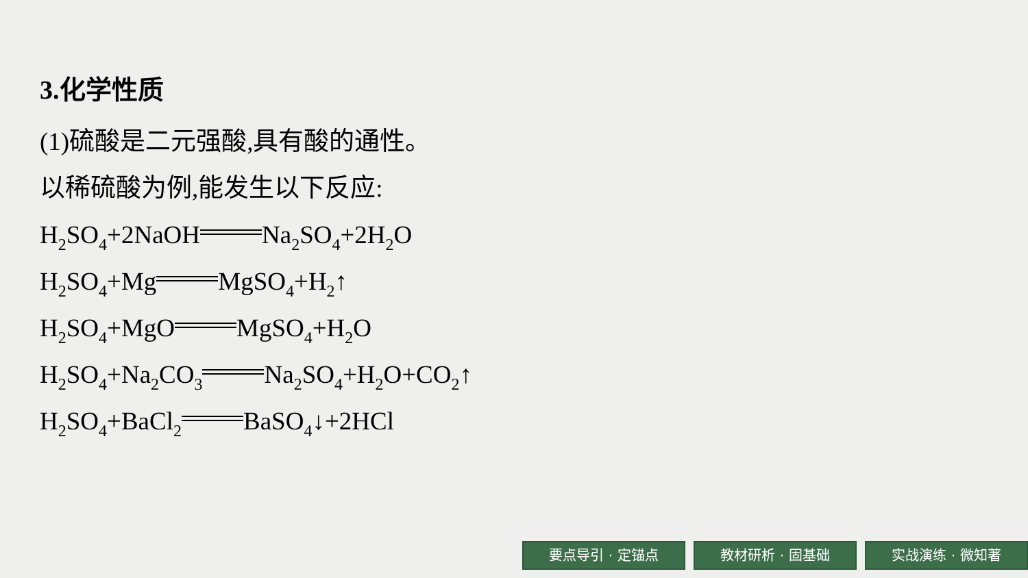3.化学性质
(1)硫酸是二元强酸,具有酸的通性。
以稀硫酸为例,能发生以下反应:
H<sub>2</sub>SO<sub>4</sub>+2NaOH Na<sub>2</sub>SO<sub>4</sub>+2H<sub>2</sub>O
H<sub>2</sub>SO<sub>4</sub>+Mg MgSO<sub>4</sub>+H<sub>2</sub>↑
H<sub>2</sub>SO<sub>4</sub>+MgO MgSO<sub>4</sub>+H<sub>2</sub>O
H<sub>2</sub>SO<sub>4</sub>+Na<sub>2</sub>CO<sub>3</sub> Na<sub>2</sub>SO<sub>4</sub>+H<sub>2</sub>O+CO<sub>2</sub>↑
H<sub>2</sub>SO<sub>4</sub>+BaCl<sub>2</sub> BaSO<sub>4</sub>↓+2HCl
要点导引 · 定锚点 教材研析 · 固基础 实战演练 · 微知著